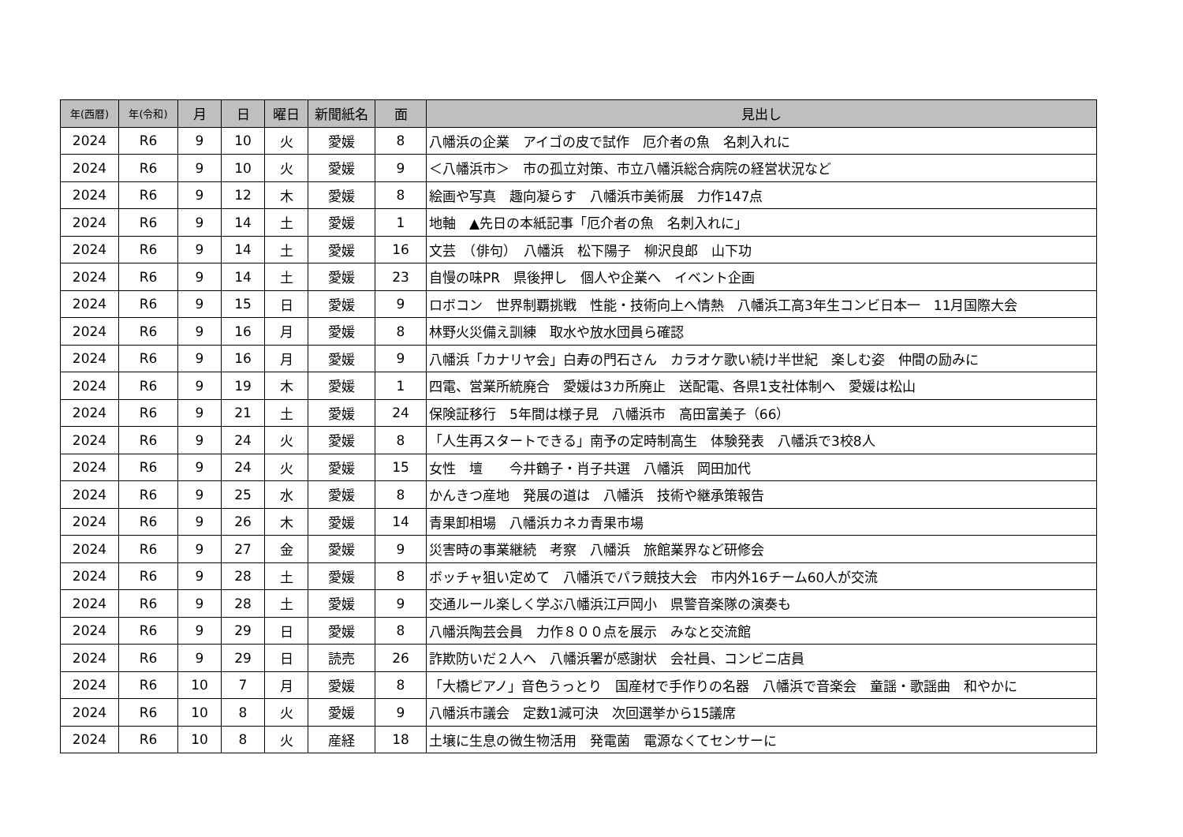| 年(西暦) | 年(令和) | 月 | 日 | 曜日 | 新聞紙名 | 面 | 見出し |
| --- | --- | --- | --- | --- | --- | --- | --- |
| 2024 | R6 | 9 | 10 | 火 | 愛媛 | 8 | 八幡浜の企業 アイゴの皮で試作 厄介者の魚 名刺入れに |
| 2024 | R6 | 9 | 10 | 火 | 愛媛 | 9 | ＜八幡浜市＞ 市の孤立対策、市立八幡浜総合病院の経営状況など |
| 2024 | R6 | 9 | 12 | 木 | 愛媛 | 8 | 絵画や写真 趣向凝らす 八幡浜市美術展 力作147点 |
| 2024 | R6 | 9 | 14 | 土 | 愛媛 | 1 | 地軸 ▲先日の本紙記事「厄介者の魚 名刺入れに」 |
| 2024 | R6 | 9 | 14 | 土 | 愛媛 | 16 | 文芸 （俳句） 八幡浜 松下陽子 柳沢良郎 山下功 |
| 2024 | R6 | 9 | 14 | 土 | 愛媛 | 23 | 自慢の味PR 県後押し 個人や企業へ イベント企画 |
| 2024 | R6 | 9 | 15 | 日 | 愛媛 | 9 | ロボコン 世界制覇挑戦 性能・技術向上へ情熱 八幡浜工高3年生コンビ日本一 11月国際大会 |
| 2024 | R6 | 9 | 16 | 月 | 愛媛 | 8 | 林野火災備え訓練 取水や放水団員ら確認 |
| 2024 | R6 | 9 | 16 | 月 | 愛媛 | 9 | 八幡浜「カナリヤ会」白寿の門石さん カラオケ歌い続け半世紀 楽しむ姿 仲間の励みに |
| 2024 | R6 | 9 | 19 | 木 | 愛媛 | 1 | 四電、営業所統廃合 愛媛は3カ所廃止 送配電、各県1支社体制へ 愛媛は松山 |
| 2024 | R6 | 9 | 21 | 土 | 愛媛 | 24 | 保険証移行 5年間は様子見 八幡浜市 高田富美子（66） |
| 2024 | R6 | 9 | 24 | 火 | 愛媛 | 8 | 「人生再スタートできる」南予の定時制高生 体験発表 八幡浜で3校8人 |
| 2024 | R6 | 9 | 24 | 火 | 愛媛 | 15 | 女性 壇 今井鶴子・肖子共選 八幡浜 岡田加代 |
| 2024 | R6 | 9 | 25 | 水 | 愛媛 | 8 | かんきつ産地 発展の道は 八幡浜 技術や継承策報告 |
| 2024 | R6 | 9 | 26 | 木 | 愛媛 | 14 | 青果卸相場 八幡浜カネカ青果市場 |
| 2024 | R6 | 9 | 27 | 金 | 愛媛 | 9 | 災害時の事業継続 考察 八幡浜 旅館業界など研修会 |
| 2024 | R6 | 9 | 28 | 土 | 愛媛 | 8 | ボッチャ狙い定めて 八幡浜でパラ競技大会 市内外16チーム60人が交流 |
| 2024 | R6 | 9 | 28 | 土 | 愛媛 | 9 | 交通ルール楽しく学ぶ八幡浜江戸岡小 県警音楽隊の演奏も |
| 2024 | R6 | 9 | 29 | 日 | 愛媛 | 8 | 八幡浜陶芸会員 力作８００点を展示 みなと交流館 |
| 2024 | R6 | 9 | 29 | 日 | 読売 | 26 | 詐欺防いだ２人へ 八幡浜署が感謝状 会社員、コンビニ店員 |
| 2024 | R6 | 10 | 7 | 月 | 愛媛 | 8 | 「大橋ピアノ」音色うっとり 国産材で手作りの名器 八幡浜で音楽会 童謡・歌謡曲 和やかに |
| 2024 | R6 | 10 | 8 | 火 | 愛媛 | 9 | 八幡浜市議会 定数1減可決 次回選挙から15議席 |
| 2024 | R6 | 10 | 8 | 火 | 産経 | 18 | 土壌に生息の微生物活用 発電菌 電源なくてセンサーに |